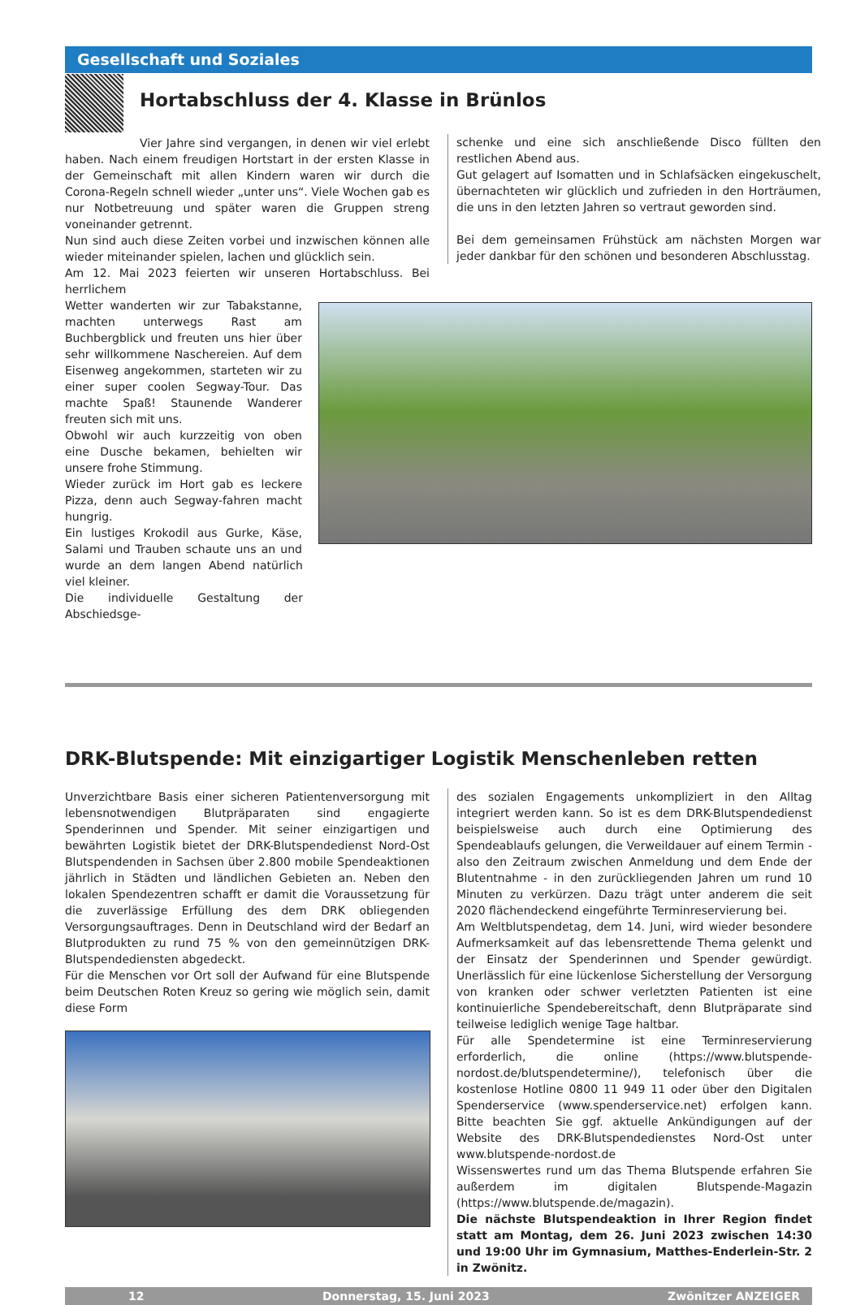Gesellschaft und Soziales
Hortabschluss der 4. Klasse in Brünlos
Vier Jahre sind vergangen, in denen wir viel erlebt haben. Nach einem freudigen Hortstart in der ersten Klasse in der Gemeinschaft mit allen Kindern waren wir durch die Corona-Regeln schnell wieder „unter uns“. Viele Wochen gab es nur Notbetreuung und später waren die Gruppen streng voneinander getrennt.
Nun sind auch diese Zeiten vorbei und inzwischen können alle wieder miteinander spielen, lachen und glücklich sein.
Am 12. Mai 2023 feierten wir unseren Hortabschluss. Bei herrlichem
schenke und eine sich anschließende Disco füllten den restlichen Abend aus.
Gut gelagert auf Isomatten und in Schlafsäcken eingekuschelt, übernachteten wir glücklich und zufrieden in den Horträumen, die uns in den letzten Jahren so vertraut geworden sind.
Bei dem gemeinsamen Frühstück am nächsten Morgen war jeder dankbar für den schönen und besonderen Abschlusstag.
Wetter wanderten wir zur Tabakstanne, machten unterwegs Rast am Buchbergblick und freuten uns hier über sehr willkommene Naschereien. Auf dem Eisenweg angekommen, starteten wir zu einer super coolen Segway-Tour. Das machte Spaß! Staunende Wanderer freuten sich mit uns.
Obwohl wir auch kurzzeitig von oben eine Dusche bekamen, behielten wir unsere frohe Stimmung.
Wieder zurück im Hort gab es leckere Pizza, denn auch Segway-fahren macht hungrig.
Ein lustiges Krokodil aus Gurke, Käse, Salami und Trauben schaute uns an und wurde an dem langen Abend natürlich viel kleiner.
Die individuelle Gestaltung der Abschiedsge-
DRK-Blutspende: Mit einzigartiger Logistik Menschenleben retten
Unverzichtbare Basis einer sicheren Patientenversorgung mit lebensnotwendigen Blutpräparaten sind engagierte Spenderinnen und Spender. Mit seiner einzigartigen und bewährten Logistik bietet der DRK-Blutspendedienst Nord-Ost Blutspendenden in Sachsen über 2.800 mobile Spendeaktionen jährlich in Städten und ländlichen Gebieten an. Neben den lokalen Spendezentren schafft er damit die Voraussetzung für die zuverlässige Erfüllung des dem DRK obliegenden Versorgungsauftrages. Denn in Deutschland wird der Bedarf an Blutprodukten zu rund 75 % von den gemeinnützigen DRK-Blutspendediensten abgedeckt.
Für die Menschen vor Ort soll der Aufwand für eine Blutspende beim Deutschen Roten Kreuz so gering wie möglich sein, damit diese Form
des sozialen Engagements unkompliziert in den Alltag integriert werden kann. So ist es dem DRK-Blutspendedienst beispielsweise auch durch eine Optimierung des Spendeablaufs gelungen, die Verweildauer auf einem Termin - also den Zeitraum zwischen Anmeldung und dem Ende der Blutentnahme - in den zurückliegenden Jahren um rund 10 Minuten zu verkürzen. Dazu trägt unter anderem die seit 2020 flächendeckend eingeführte Terminreservierung bei.
Am Weltblutspendetag, dem 14. Juni, wird wieder besondere Aufmerksamkeit auf das lebensrettende Thema gelenkt und der Einsatz der Spenderinnen und Spender gewürdigt. Unerlässlich für eine lückenlose Sicherstellung der Versorgung von kranken oder schwer verletzten Patienten ist eine kontinuierliche Spendebereitschaft, denn Blutpräparate sind teilweise lediglich wenige Tage haltbar.
Für alle Spendetermine ist eine Terminreservierung erforderlich, die online (https://www.blutspende-nordost.de/blutspendetermine/), telefonisch über die kostenlose Hotline 0800 11 949 11 oder über den Digitalen Spenderservice (www.spenderservice.net) erfolgen kann. Bitte beachten Sie ggf. aktuelle Ankündigungen auf der Website des DRK-Blutspendedienstes Nord-Ost unter www.blutspende-nordost.de
Wissenswertes rund um das Thema Blutspende erfahren Sie außerdem im digitalen Blutspende-Magazin (https://www.blutspende.de/magazin).
Die nächste Blutspendeaktion in Ihrer Region findet statt am Montag, dem 26. Juni 2023 zwischen 14:30 und 19:00 Uhr im Gymnasium, Matthes-Enderlein-Str. 2 in Zwönitz.
12 Donnerstag, 15. Juni 2023 Zwönitzer ANZEIGER